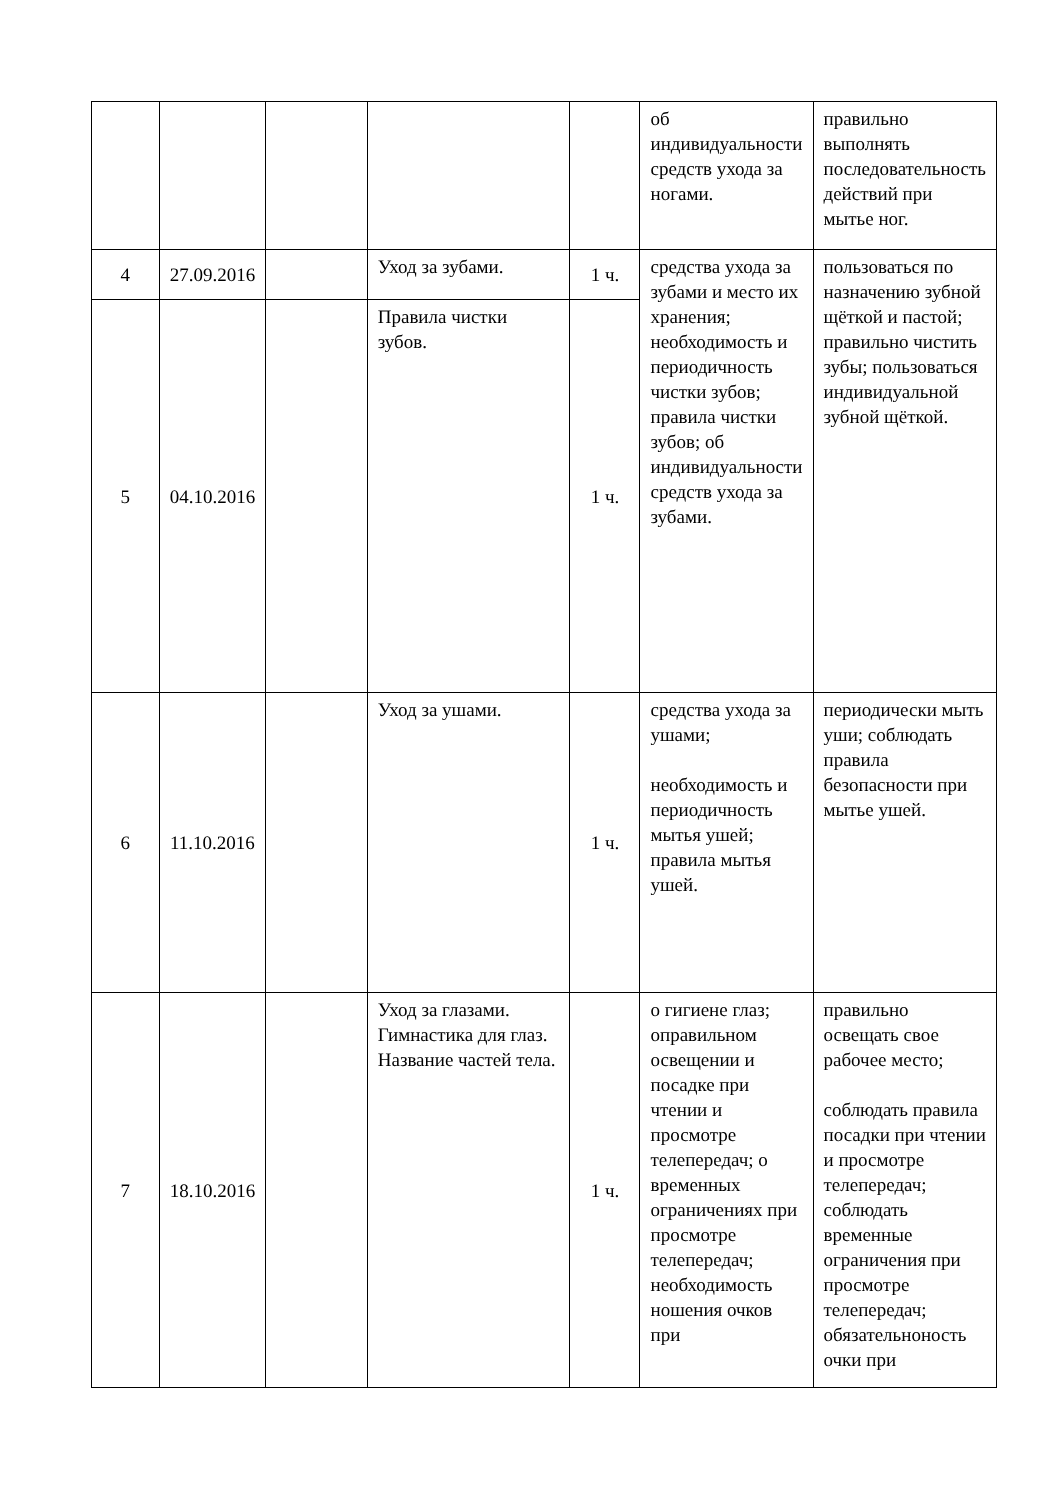| | | | | | об индивидуальности средств ухода за ногами. | правильно выполнять последовательность действий при мытье ног. |
| 4 | 27.09.2016 | | Уход за зубами. | 1 ч. | средства ухода за зубами и место их хранения; необходимость и периодичность чистки зубов; правила чистки зубов; об индивидуальности средств ухода за зубами. | пользоваться по назначению зубной щёткой и пастой; правильно чистить зубы; пользоваться индивидуальной зубной щёткой. |
| 5 | 04.10.2016 | | Правила чистки зубов. | 1 ч. | | |
| 6 | 11.10.2016 | | Уход за ушами. | 1 ч. | средства ухода за ушами; необходимость и периодичность мытья ушей; правила мытья ушей. | периодически мыть уши; соблюдать правила безопасности при мытье ушей. |
| 7 | 18.10.2016 | | Уход за глазами. Гимнастика для глаз. Название частей тела. | 1 ч. | о гигиене глаз; оправильном освещении и посадке при чтении и просмотре телепередач; о временных ограничениях при просмотре телепередач; необходимость ношения очков при | правильно освещать свое рабочее место; соблюдать правила посадки при чтении и просмотре телепередач; соблюдать временные ограничения при просмотре телепередач; обязательноность очки при |